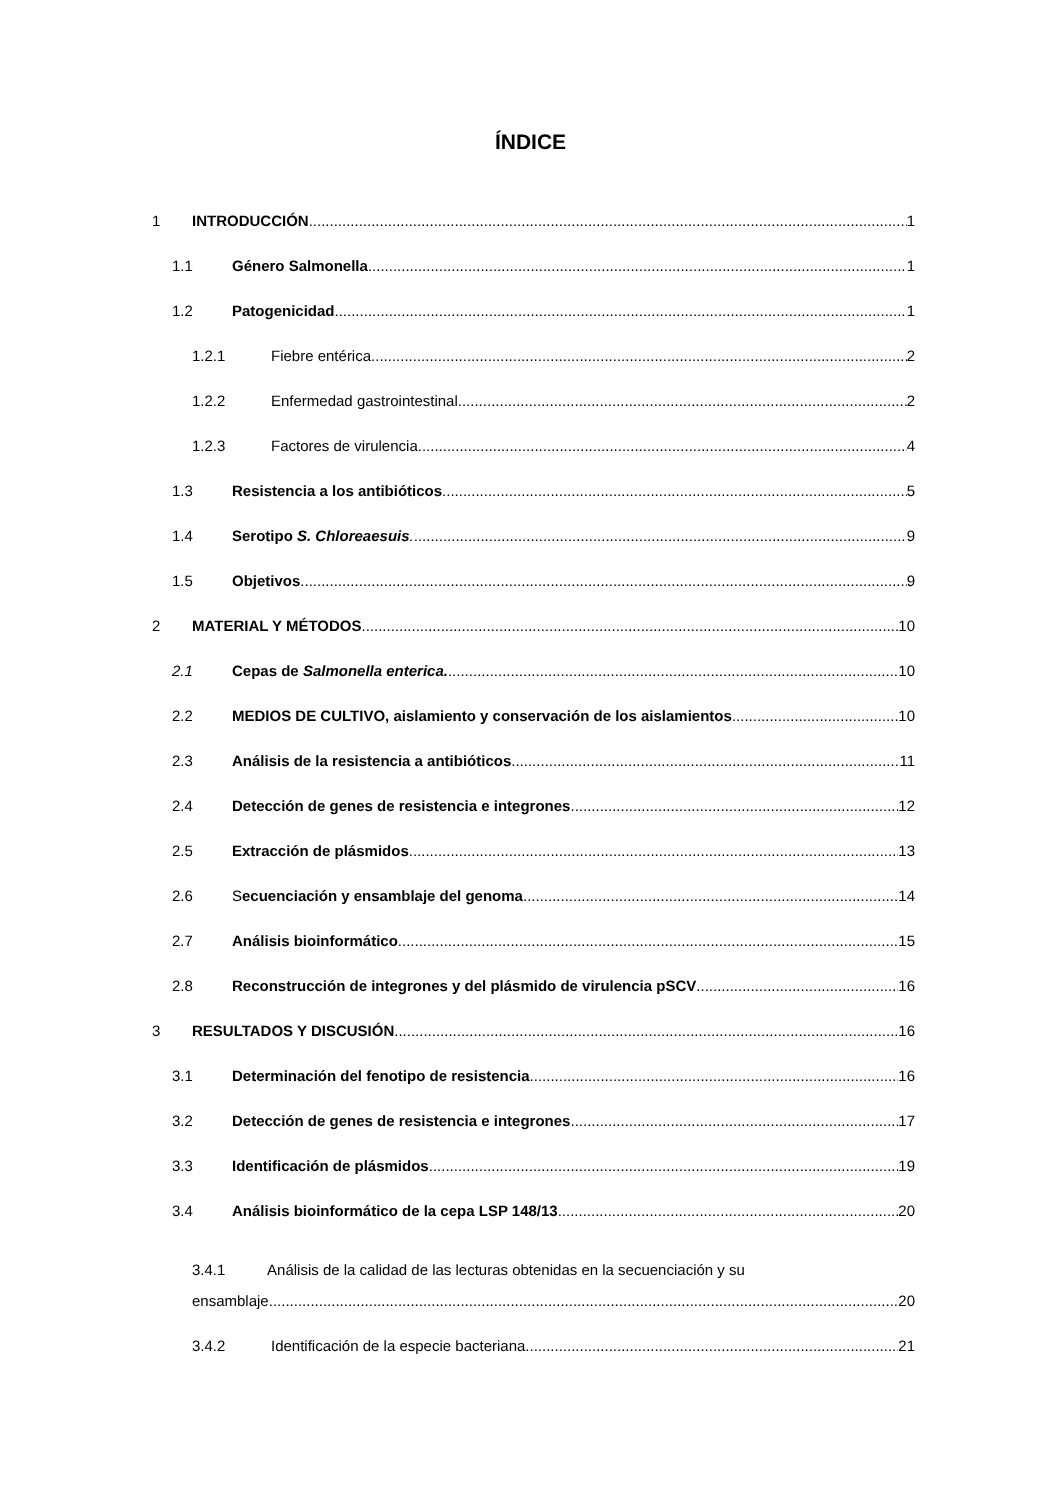ÍNDICE
1 INTRODUCCIÓN. 1
1.1 Género Salmonella. 1
1.2 Patogenicidad. 1
1.2.1 Fiebre entérica. 2
1.2.2 Enfermedad gastrointestinal. 2
1.2.3 Factores de virulencia. 4
1.3 Resistencia a los antibióticos. 5
1.4 Serotipo S. Chloreaesuis. 9
1.5 Objetivos. 9
2 MATERIAL Y MÉTODOS. 10
2.1 Cepas de Salmonella enterica. 10
2.2 MEDIOS DE CULTIVO, aislamiento y conservación de los aislamientos 10
2.3 Análisis de la resistencia a antibióticos. 11
2.4 Detección de genes de resistencia e integrones. 12
2.5 Extracción de plásmidos. 13
2.6 Secuenciación y ensamblaje del genoma. 14
2.7 Análisis bioinformático. 15
2.8 Reconstrucción de integrones y del plásmido de virulencia pSCV. 16
3 RESULTADOS Y DISCUSIÓN. 16
3.1 Determinación del fenotipo de resistencia. 16
3.2 Detección de genes de resistencia e integrones. 17
3.3 Identificación de plásmidos. 19
3.4 Análisis bioinformático de la cepa LSP 148/13. 20
3.4.1 Análisis de la calidad de las lecturas obtenidas en la secuenciación y su
ensamblaje. 20
3.4.2 Identificación de la especie bacteriana. 21